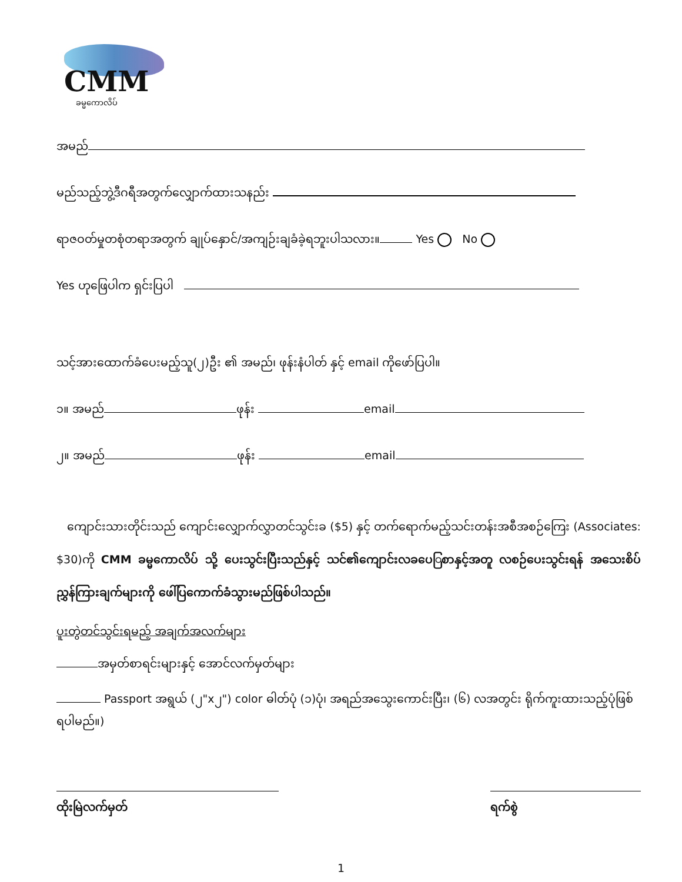CMM
ခမ္မကောလိပ်
အမည်
မည်သည့်ဘွဲ့ဒီဂရီအတွက်လျှောက်ထားသနည်း
ရာဇဝတ်မှုတစုံတရာအတွက် ချုပ်နှောင်/အကျဉ်းချခံခဲ့ရဘူးပါသလား။ Yes No
Yes ဟုဖြေပါက ရှင်းပြပါ
သင့်အားထောက်ခံပေးမည့်သူ(၂)ဦး ၏ အမည်၊ ဖုန်းနံပါတ် နှင့် email ကိုဖော်ပြပါ။
၁။ အမည် ဖုန်း email
၂။ အမည် ဖုန်း email
ကျောင်းသားတိုင်းသည် ကျောင်းလျှောက်လွှာတင်သွင်းခ ($5) နှင့် တက်ရောက်မည့်သင်းတန်းအစီအစဉ်ကြေး (Associates: $30)ကို CMM ခမ္မကောလိပ် သို့ ပေးသွင်းပြီးသည်နှင့် သင်၏ကျောင်းလခပေြစာနှင့်အတူ လစဉ်ပေးသွင်းရန် အသေးစိပ် ညွှန်ကြားချက်များကို ဖေါ်ပြကောက်ခံသွားမည်ဖြစ်ပါသည်။
ပူးတွဲတင်သွင်းရမည့် အချက်အလက်များ
အမှတ်စာရင်းများနှင့် အောင်လက်မှတ်များ
Passport အရွယ် (၂"x၂") color ဓါတ်ပုံ (၁)ပုံ၊ အရည်အသွေးကောင်းပြီး၊ (၆) လအတွင်း ရိုက်ကူးထားသည့်ပုံဖြစ်ရပါမည်။)
ထိုးမြဲလက်မှတ် ရက်စွဲ
1